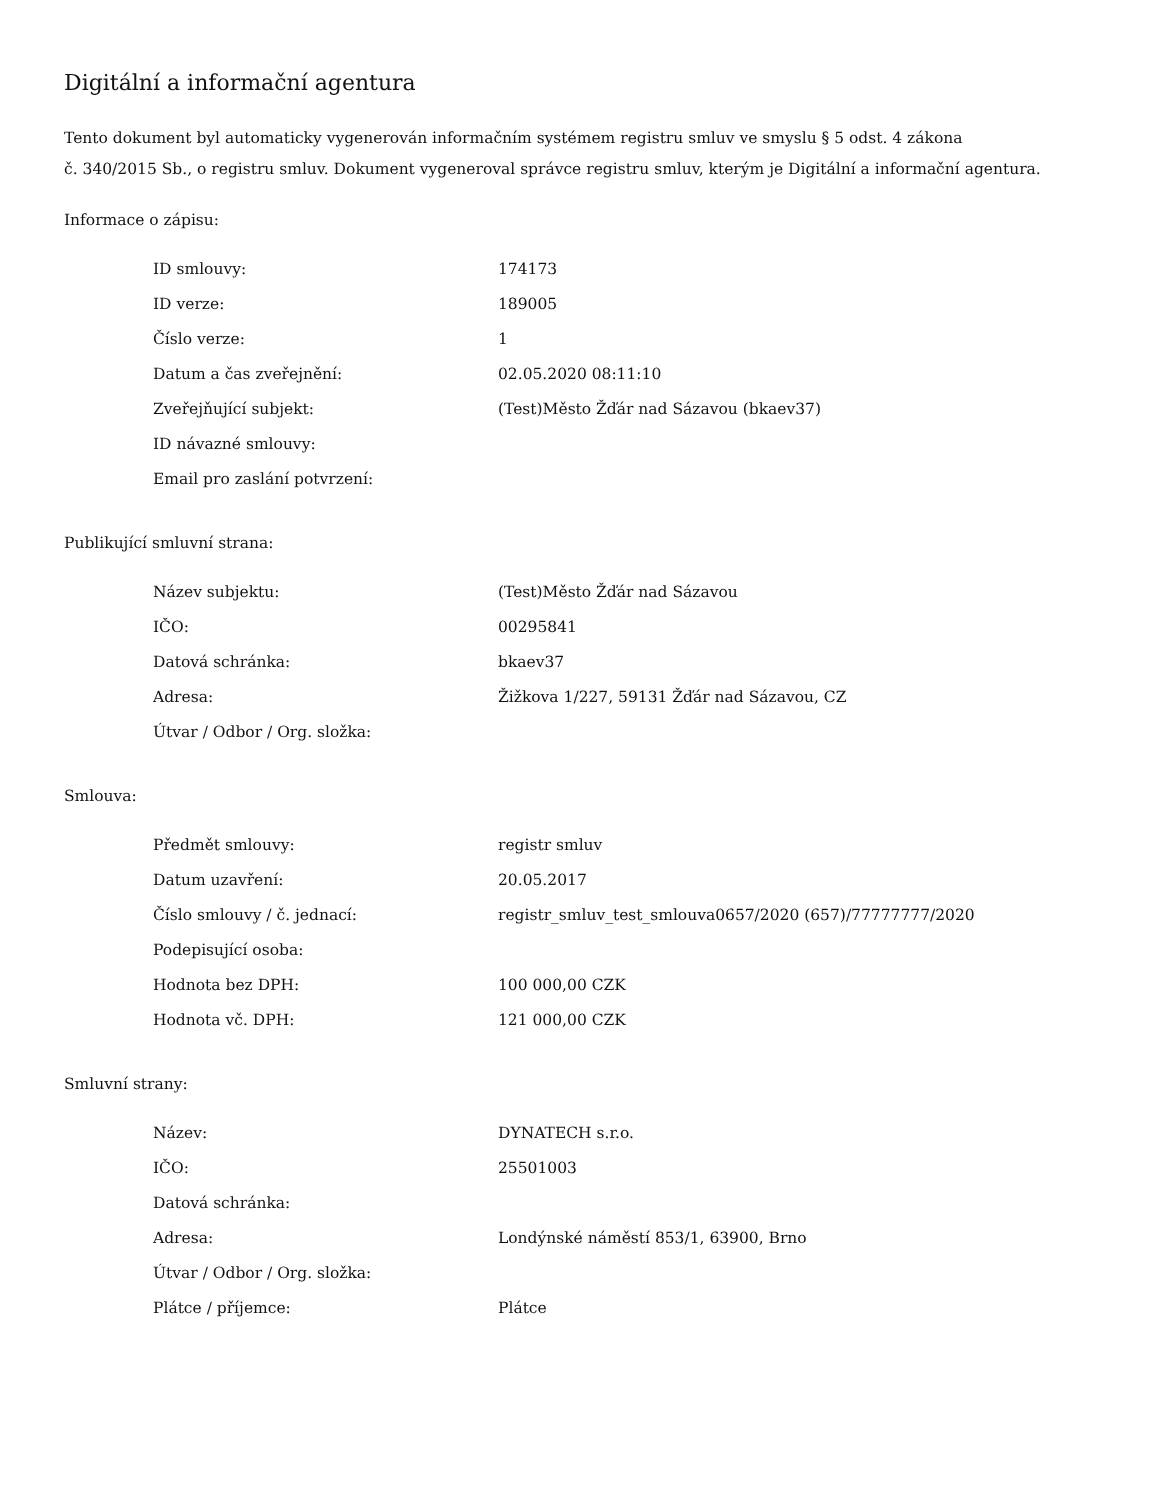Digitální a informační agentura
Tento dokument byl automaticky vygenerován informačním systémem registru smluv ve smyslu § 5 odst. 4 zákona
č. 340/2015 Sb., o registru smluv. Dokument vygeneroval správce registru smluv, kterým je Digitální a informační agentura.
Informace o zápisu:
| ID smlouvy: | 174173 |
| ID verze: | 189005 |
| Číslo verze: | 1 |
| Datum a čas zveřejnění: | 02.05.2020 08:11:10 |
| Zveřejňující subjekt: | (Test)Město Žďár nad Sázavou (bkaev37) |
| ID návazné smlouvy: | |
| Email pro zaslání potvrzení: | |
Publikující smluvní strana:
| Název subjektu: | (Test)Město Žďár nad Sázavou |
| IČO: | 00295841 |
| Datová schránka: | bkaev37 |
| Adresa: | Žižkova 1/227, 59131 Žďár nad Sázavou, CZ |
| Útvar / Odbor / Org. složka: | |
Smlouva:
| Předmět smlouvy: | registr smluv |
| Datum uzavření: | 20.05.2017 |
| Číslo smlouvy / č. jednací: | registr_smluv_test_smlouva0657/2020 (657)/77777777/2020 |
| Podepisující osoba: | |
| Hodnota bez DPH: | 100 000,00 CZK |
| Hodnota vč. DPH: | 121 000,00 CZK |
Smluvní strany:
| Název: | DYNATECH s.r.o. |
| IČO: | 25501003 |
| Datová schránka: | |
| Adresa: | Londýnské náměstí 853/1, 63900, Brno |
| Útvar / Odbor / Org. složka: | |
| Plátce / příjemce: | Plátce |